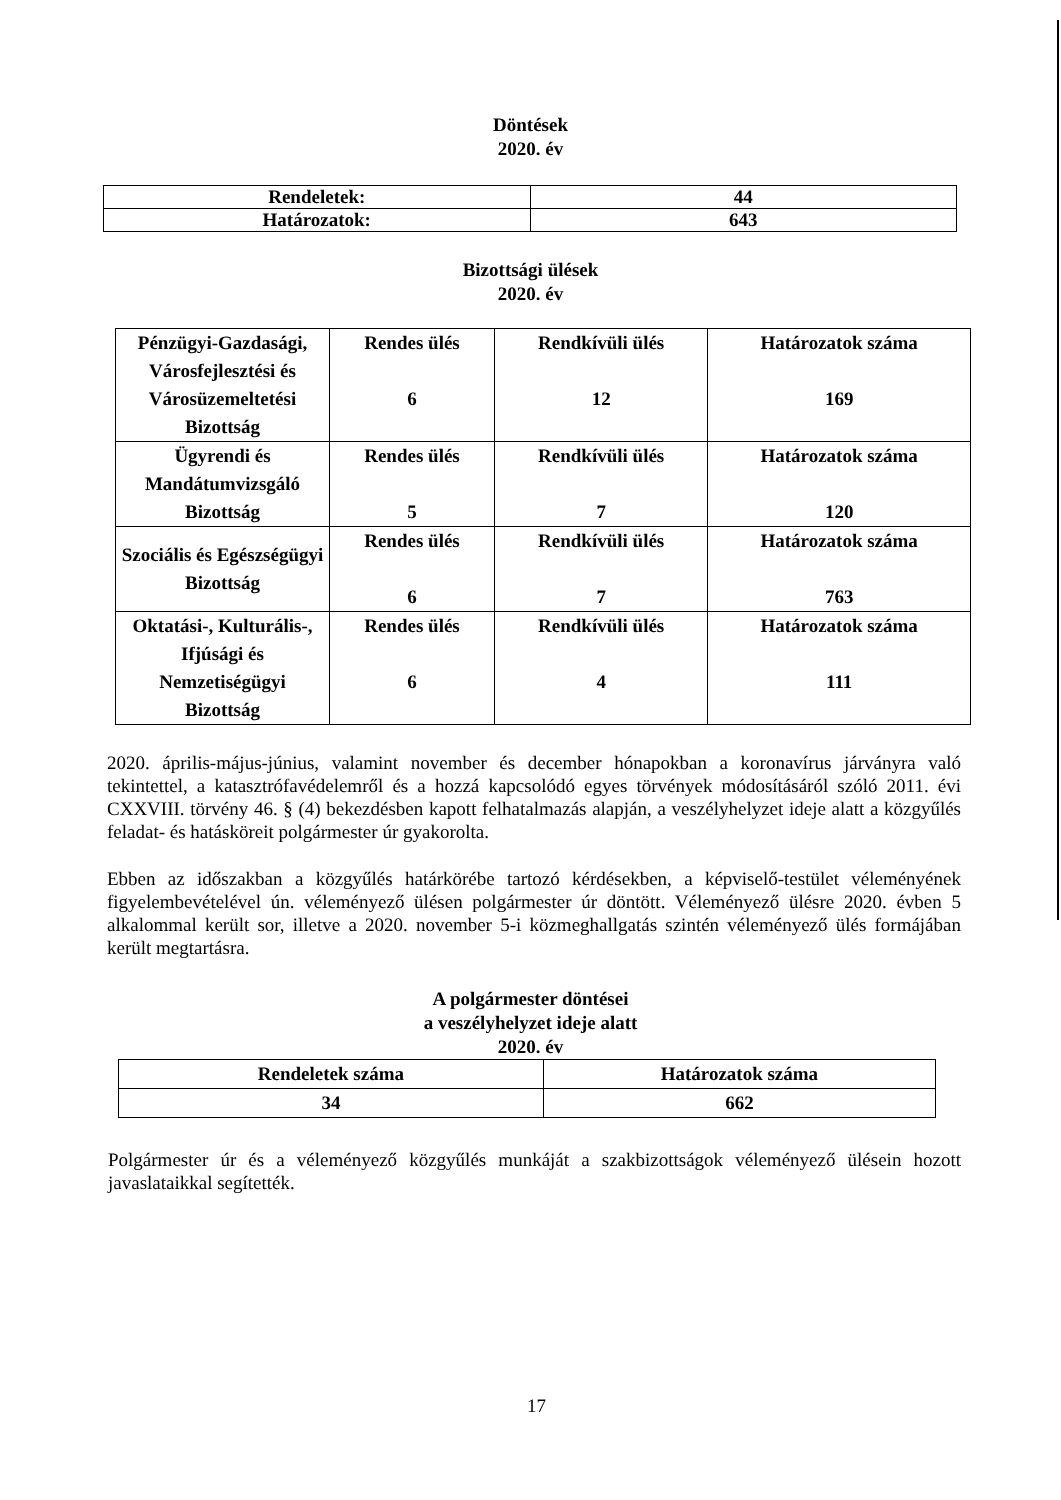Döntések
2020. év
| Rendeletek: | 44 |
| Határozatok: | 643 |
Bizottsági ülések
2020. év
| Pénzügyi-Gazdasági, Városfejlesztési és Városüzemeltetési Bizottság | Rendes ülés 6 | Rendkívüli ülés 12 | Határozatok száma 169 |
| Ügyrendi és Mandátumvizsgáló Bizottság | Rendes ülés 5 | Rendkívüli ülés 7 | Határozatok száma 120 |
| Szociális és Egészségügyi Bizottság | Rendes ülés 6 | Rendkívüli ülés 7 | Határozatok száma 763 |
| Oktatási-, Kulturális-, Ifjúsági és Nemzetiségügyi Bizottság | Rendes ülés 6 | Rendkívüli ülés 4 | Határozatok száma 111 |
2020. április-május-június, valamint november és december hónapokban a koronavírus járványra való tekintettel, a katasztrófavédelemről és a hozzá kapcsolódó egyes törvények módosításáról szóló 2011. évi CXXVIII. törvény 46. § (4) bekezdésben kapott felhatalmazás alapján, a veszélyhelyzet ideje alatt a közgyűlés feladat- és hatásköreit polgármester úr gyakorolta.
Ebben az időszakban a közgyűlés határkörébe tartozó kérdésekben, a képviselő-testület véleményének figyelembevételével ún. véleményező ülésen polgármester úr döntött. Véleményező ülésre 2020. évben 5 alkalommal került sor, illetve a 2020. november 5-i közmeghallgatás szintén véleményező ülés formájában került megtartásra.
A polgármester döntései
a veszélyhelyzet ideje alatt
2020. év
| Rendeletek száma | Határozatok száma |
| 34 | 662 |
Polgármester úr és a véleményező közgyűlés munkáját a szakbizottságok véleményező ülésein hozott javaslataikkal segítették.
17